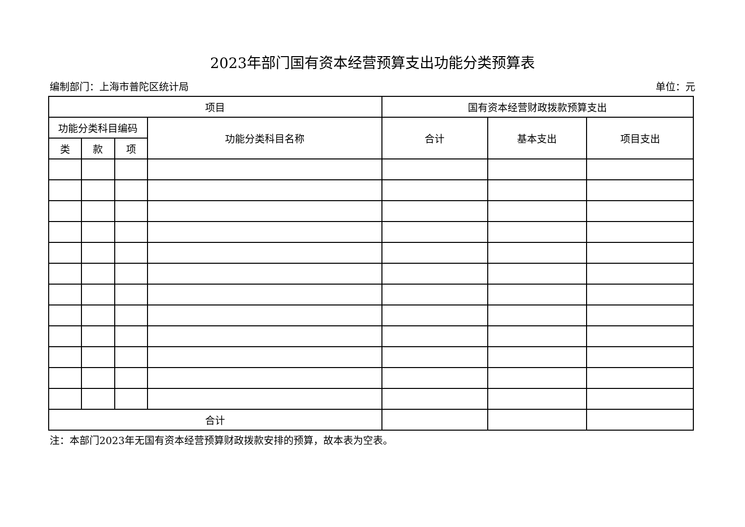2023年部门国有资本经营预算支出功能分类预算表
编制部门：上海市普陀区统计局 单位：元
| 项目 | | | | 国有资本经营财政拨款预算支出 | | |
| --- | --- | --- | --- | --- | --- | --- |
| 功能分类科目编码 | | | 功能分类科目名称 | 合计 | 基本支出 | 项目支出 |
| 类 | 款 | 项 | | | | |
| 合计 | | | | | | |
注：本部门2023年无国有资本经营预算财政拨款安排的预算，故本表为空表。